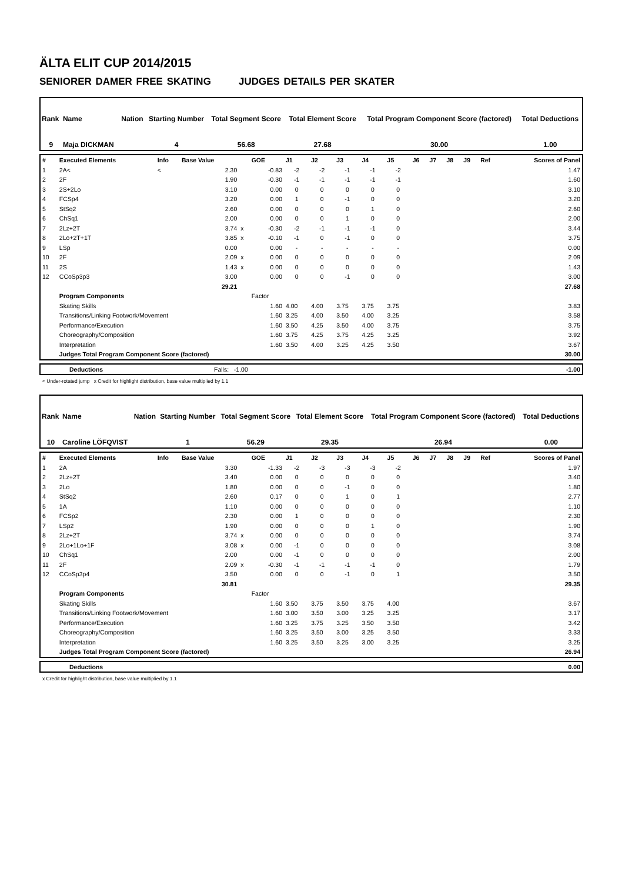ÄLTA ELIT CUP 2014/2015
SENIORER DAMER FREE SKATING JUDGES DETAILS PER SKATER
| Rank | Name | Nation | Starting Number | Total Segment Score | Total Element Score | Total Program Component Score (factored) | Total Deductions |
| --- | --- | --- | --- | --- | --- | --- | --- |
| 9 | Maja DICKMAN | | 4 | 56.68 | 27.68 | 30.00 | 1.00 |
| # | Executed Elements | Info | Base Value | | GOE | J1 | J2 | J3 | J4 | J5 | J6 | J7 | J8 | J9 | Ref | Scores of Panel |
| 1 | 2A< | < | 2.30 | | -0.83 | -2 | -2 | -1 | -1 | -2 | | | | | | 1.47 |
| 2 | 2F | | 1.90 | | -0.30 | -1 | -1 | -1 | -1 | -1 | | | | | | 1.60 |
| 3 | 2S+2Lo | | 3.10 | | 0.00 | 0 | 0 | 0 | 0 | 0 | | | | | | 3.10 |
| 4 | FCSp4 | | 3.20 | | 0.00 | 1 | 0 | -1 | 0 | 0 | | | | | | 3.20 |
| 5 | StSq2 | | 2.60 | | 0.00 | 0 | 0 | 0 | 1 | 0 | | | | | | 2.60 |
| 6 | ChSq1 | | 2.00 | | 0.00 | 0 | 0 | 1 | 0 | 0 | | | | | | 2.00 |
| 7 | 2Lz+2T | | 3.74 | x | -0.30 | -2 | -1 | -1 | -1 | 0 | | | | | | 3.44 |
| 8 | 2Lo+2T+1T | | 3.85 | x | -0.10 | -1 | 0 | -1 | 0 | 0 | | | | | | 3.75 |
| 9 | LSp | | 0.00 | | 0.00 | - | - | - | - | - | | | | | | 0.00 |
| 10 | 2F | | 2.09 | x | 0.00 | 0 | 0 | 0 | 0 | 0 | | | | | | 2.09 |
| 11 | 2S | | 1.43 | x | 0.00 | 0 | 0 | 0 | 0 | 0 | | | | | | 1.43 |
| 12 | CCoSp3p3 | | 3.00 | | 0.00 | 0 | 0 | -1 | 0 | 0 | | | | | | 3.00 |
| | | | 29.21 | | | | | | | | | | | | | 27.68 |
| | Program Components | | | | Factor | | | | | | | | | | | |
| | Skating Skills | | | | 1.60 | 4.00 | 4.00 | 3.75 | 3.75 | 3.75 | | | | | | 3.83 |
| | Transitions/Linking Footwork/Movement | | | | 1.60 | 3.25 | 4.00 | 3.50 | 4.00 | 3.25 | | | | | | 3.58 |
| | Performance/Execution | | | | 1.60 | 3.50 | 4.25 | 3.50 | 4.00 | 3.75 | | | | | | 3.75 |
| | Choreography/Composition | | | | 1.60 | 3.75 | 4.25 | 3.75 | 4.25 | 3.25 | | | | | | 3.92 |
| | Interpretation | | | | 1.60 | 3.50 | 4.00 | 3.25 | 4.25 | 3.50 | | | | | | 3.67 |
| | Judges Total Program Component Score (factored) | | | | | | | | | | | | | | | 30.00 |
| | Deductions | Falls: -1.00 | -1.00 |
< Under-rotated jump x Credit for highlight distribution, base value multiplied by 1.1
| Rank | Name | Nation | Starting Number | Total Segment Score | Total Element Score | Total Program Component Score (factored) | Total Deductions |
| --- | --- | --- | --- | --- | --- | --- | --- |
| 10 | Caroline LÖFQVIST | | 1 | 56.29 | 29.35 | 26.94 | 0.00 |
| # | Executed Elements | Info | Base Value | | GOE | J1 | J2 | J3 | J4 | J5 | J6 | J7 | J8 | J9 | Ref | Scores of Panel |
| 1 | 2A | | 3.30 | | -1.33 | -2 | -3 | -3 | -3 | -2 | | | | | | 1.97 |
| 2 | 2Lz+2T | | 3.40 | | 0.00 | 0 | 0 | 0 | 0 | 0 | | | | | | 3.40 |
| 3 | 2Lo | | 1.80 | | 0.00 | 0 | 0 | -1 | 0 | 0 | | | | | | 1.80 |
| 4 | StSq2 | | 2.60 | | 0.17 | 0 | 0 | 1 | 0 | 1 | | | | | | 2.77 |
| 5 | 1A | | 1.10 | | 0.00 | 0 | 0 | 0 | 0 | 0 | | | | | | 1.10 |
| 6 | FCSp2 | | 2.30 | | 0.00 | 1 | 0 | 0 | 0 | 0 | | | | | | 2.30 |
| 7 | LSp2 | | 1.90 | | 0.00 | 0 | 0 | 0 | 1 | 0 | | | | | | 1.90 |
| 8 | 2Lz+2T | | 3.74 | x | 0.00 | 0 | 0 | 0 | 0 | 0 | | | | | | 3.74 |
| 9 | 2Lo+1Lo+1F | | 3.08 | x | 0.00 | -1 | 0 | 0 | 0 | 0 | | | | | | 3.08 |
| 10 | ChSq1 | | 2.00 | | 0.00 | -1 | 0 | 0 | 0 | 0 | | | | | | 2.00 |
| 11 | 2F | | 2.09 | x | -0.30 | -1 | -1 | -1 | -1 | 0 | | | | | | 1.79 |
| 12 | CCoSp3p4 | | 3.50 | | 0.00 | 0 | 0 | -1 | 0 | 1 | | | | | | 3.50 |
| | | | 30.81 | | | | | | | | | | | | | 29.35 |
| | Program Components | | | | Factor | | | | | | | | | | | |
| | Skating Skills | | | | 1.60 | 3.50 | 3.75 | 3.50 | 3.75 | 4.00 | | | | | | 3.67 |
| | Transitions/Linking Footwork/Movement | | | | 1.60 | 3.00 | 3.50 | 3.00 | 3.25 | 3.25 | | | | | | 3.17 |
| | Performance/Execution | | | | 1.60 | 3.25 | 3.75 | 3.25 | 3.50 | 3.50 | | | | | | 3.42 |
| | Choreography/Composition | | | | 1.60 | 3.25 | 3.50 | 3.00 | 3.25 | 3.50 | | | | | | 3.33 |
| | Interpretation | | | | 1.60 | 3.25 | 3.50 | 3.25 | 3.00 | 3.25 | | | | | | 3.25 |
| | Judges Total Program Component Score (factored) | | | | | | | | | | | | | | | 26.94 |
| | Deductions | 0.00 |
x Credit for highlight distribution, base value multiplied by 1.1